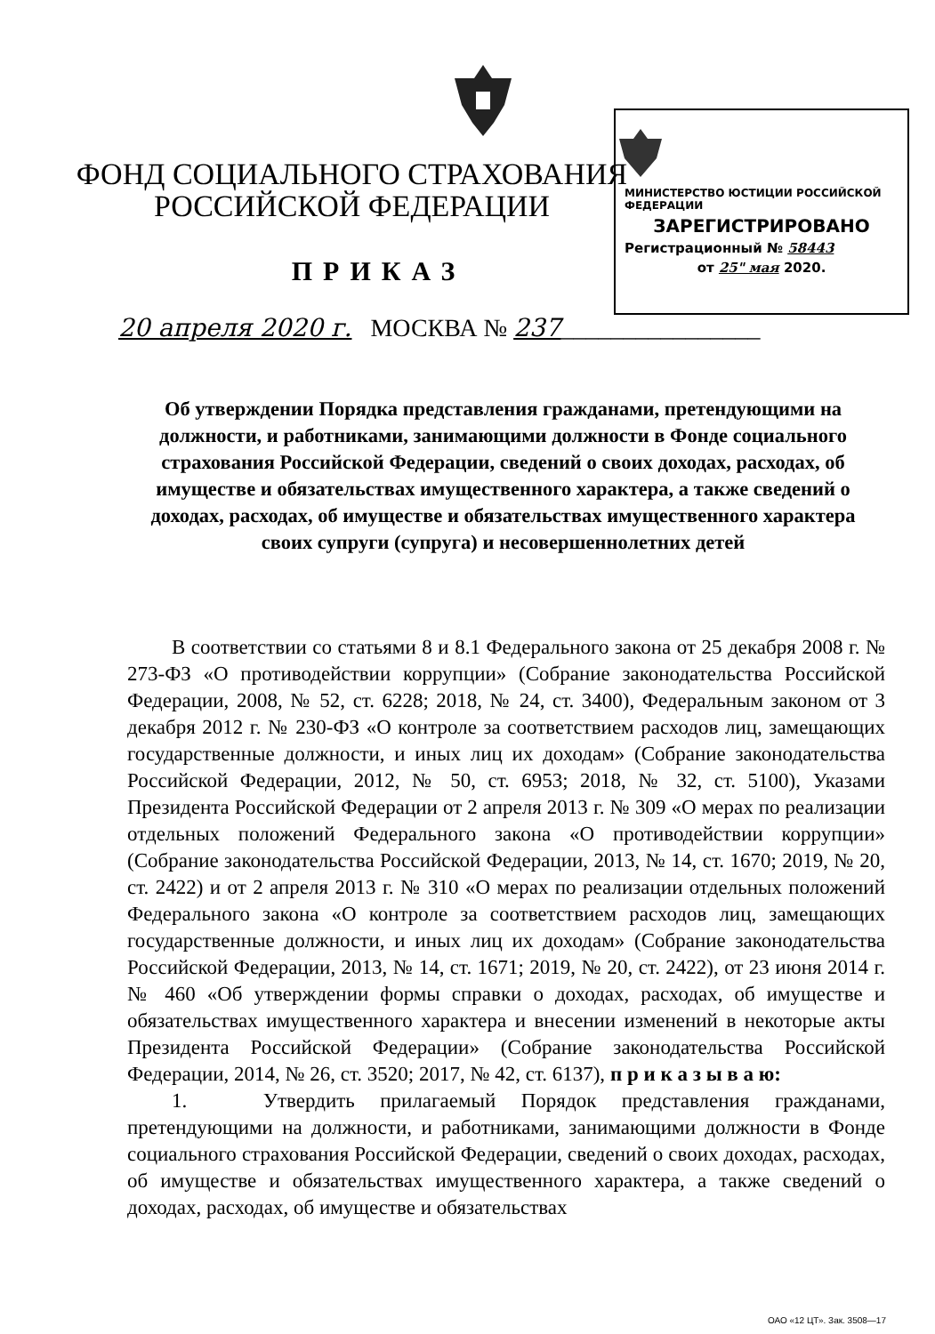МИНИСТЕРСТВО ЮСТИЦИИ РОССИЙСКОЙ ФЕДЕРАЦИИ
ЗАРЕГИСТРИРОВАНО
Регистрационный № 58443
от 25" мая 2020.
ФОНД СОЦИАЛЬНОГО СТРАХОВАНИЯ
РОССИЙСКОЙ ФЕДЕРАЦИИ
ПРИКАЗ
20 апреля 2020 г. МОСКВА № 237________________
Об утверждении Порядка представления гражданами, претендующими на должности, и работниками, занимающими должности в Фонде социального страхования Российской Федерации, сведений о своих доходах, расходах, об имуществе и обязательствах имущественного характера, а также сведений о доходах, расходах, об имуществе и обязательствах имущественного характера своих супруги (супруга) и несовершеннолетних детей
В соответствии со статьями 8 и 8.1 Федерального закона от 25 декабря 2008 г. № 273-ФЗ «О противодействии коррупции» (Собрание законодательства Российской Федерации, 2008, № 52, ст. 6228; 2018, № 24, ст. 3400), Федеральным законом от 3 декабря 2012 г. № 230-ФЗ «О контроле за соответствием расходов лиц, замещающих государственные должности, и иных лиц их доходам» (Собрание законодательства Российской Федерации, 2012, № 50, ст. 6953; 2018, № 32, ст. 5100), Указами Президента Российской Федерации от 2 апреля 2013 г. № 309 «О мерах по реализации отдельных положений Федерального закона «О противодействии коррупции» (Собрание законодательства Российской Федерации, 2013, № 14, ст. 1670; 2019, № 20, ст. 2422) и от 2 апреля 2013 г. № 310 «О мерах по реализации отдельных положений Федерального закона «О контроле за соответствием расходов лиц, замещающих государственные должности, и иных лиц их доходам» (Собрание законодательства Российской Федерации, 2013, № 14, ст. 1671; 2019, № 20, ст. 2422), от 23 июня 2014 г. № 460 «Об утверждении формы справки о доходах, расходах, об имуществе и обязательствах имущественного характера и внесении изменений в некоторые акты Президента Российской Федерации» (Собрание законодательства Российской Федерации, 2014, № 26, ст. 3520; 2017, № 42, ст. 6137), п р и к а з ы в а ю:
1. Утвердить прилагаемый Порядок представления гражданами, претендующими на должности, и работниками, занимающими должности в Фонде социального страхования Российской Федерации, сведений о своих доходах, расходах, об имуществе и обязательствах имущественного характера, а также сведений о доходах, расходах, об имуществе и обязательствах
ОАО «12 ЦТ». Зак. 3508—17